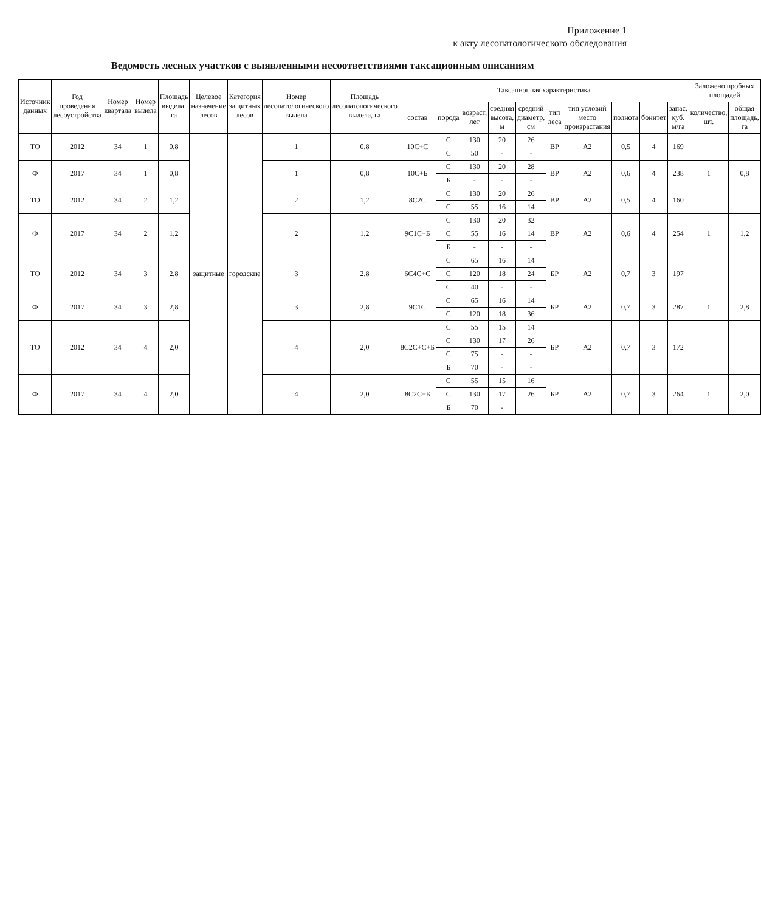Приложение 1
к акту лесопатологического обследования
Ведомость лесных участков с выявленными несоответствиями таксационным описаниям
| Источник данных | Год проведения лесоустройства | Номер квартала | Номер выдела | Площадь выдела, га | Целевое назначение лесов | Категория защитных лесов | Номер лесопатологического выдела | Площадь лесопатологического выдела, га | Таксационная характеристика | | | | | | | | | | Заложено пробных площадей | |
| --- | --- | --- | --- | --- | --- | --- | --- | --- | --- | --- | --- | --- | --- | --- | --- | --- | --- | --- | --- | --- |
| | | | | | | | | | состав | порода | возраст, лет | средняя высота, м | средний диаметр, см | тип леса | тип условий место произрастания | полнота | бонитет | запас, куб. м/га | количество, шт. | общая площадь, га |
| ТО | 2012 | 34 | 1 | 0,8 | защитные | городские | 1 | 0,8 | 10С+С | С | 130 | 20 | 26 | ВР | А2 | 0,5 | 4 | 169 | | |
| | | | | | | | | | | С | 50 | - | - | | | | | | | |
| Ф | 2017 | 34 | 1 | 0,8 | | | 1 | 0,8 | 10С+Б | С | 130 | 20 | 28 | ВР | А2 | 0,6 | 4 | 238 | 1 | 0,8 |
| | | | | | | | | | | Б | - | - | - | | | | | | | |
| ТО | 2012 | 34 | 2 | 1,2 | | | 2 | 1,2 | 8С2С | С | 130 | 20 | 26 | ВР | А2 | 0,5 | 4 | 160 | | |
| | | | | | | | | | | С | 55 | 16 | 14 | | | | | | | |
| Ф | 2017 | 34 | 2 | 1,2 | | | 2 | 1,2 | 9С1С+Б | С | 130 | 20 | 32 | ВР | А2 | 0,6 | 4 | 254 | 1 | 1,2 |
| | | | | | | | | | | С | 55 | 16 | 14 | | | | | | | |
| | | | | | | | | | | Б | - | - | - | | | | | | | |
| ТО | 2012 | 34 | 3 | 2,8 | | | 3 | 2,8 | 6С4С+С | С | 65 | 16 | 14 | БР | А2 | 0,7 | 3 | 197 | | |
| | | | | | | | | | | С | 120 | 18 | 24 | | | | | | | |
| | | | | | | | | | | С | 40 | - | - | | | | | | | |
| Ф | 2017 | 34 | 3 | 2,8 | | | 3 | 2,8 | 9С1С | С | 65 | 16 | 14 | БР | А2 | 0,7 | 3 | 287 | 1 | 2,8 |
| | | | | | | | | | | С | 120 | 18 | 36 | | | | | | | |
| ТО | 2012 | 34 | 4 | 2,0 | | | 4 | 2,0 | 8С2С+С+Б | С | 55 | 15 | 14 | БР | А2 | 0,7 | 3 | 172 | | |
| | | | | | | | | | | С | 130 | 17 | 26 | | | | | | | |
| | | | | | | | | | | С | 75 | - | - | | | | | | | |
| | | | | | | | | | | Б | 70 | - | - | | | | | | | |
| Ф | 2017 | 34 | 4 | 2,0 | | | 4 | 2,0 | 8С2С+Б | С | 55 | 15 | 16 | БР | А2 | 0,7 | 3 | 264 | 1 | 2,0 |
| | | | | | | | | | | С | 130 | 17 | 26 | | | | | | | |
| | | | | | | | | | | Б | 70 | - | | | | | | | | |